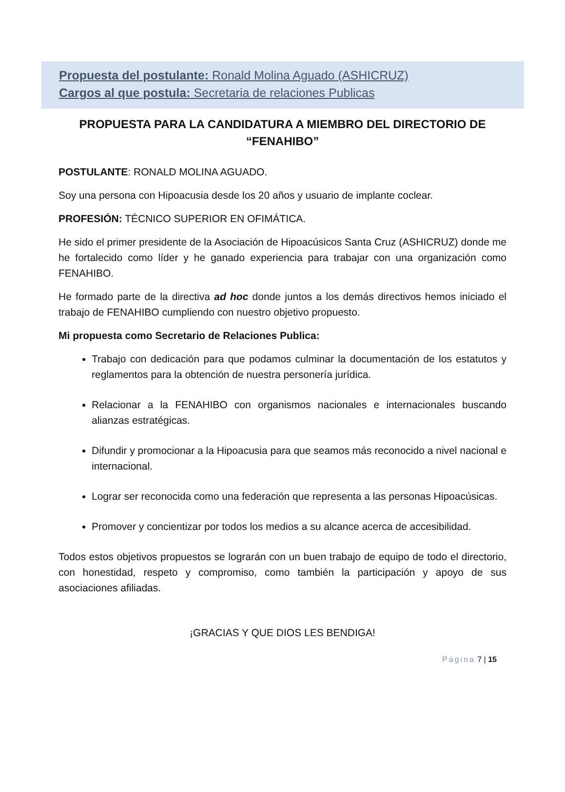Propuesta del postulante: Ronald Molina Aguado (ASHICRUZ)
Cargos al que postula: Secretaria de relaciones Publicas
PROPUESTA PARA LA CANDIDATURA A MIEMBRO DEL DIRECTORIO DE “FENAHIBO”
POSTULANTE: RONALD MOLINA AGUADO.
Soy una persona con Hipoacusia desde los 20 años y usuario de implante coclear.
PROFESIÓN: TÉCNICO SUPERIOR EN OFIMÁTICA.
He sido el primer presidente de la Asociación de Hipoacúsicos Santa Cruz (ASHICRUZ) donde me he fortalecido como líder y he ganado experiencia para trabajar con una organización como FENAHIBO.
He formado parte de la directiva ad hoc donde juntos a los demás directivos hemos iniciado el trabajo de FENAHIBO cumpliendo con nuestro objetivo propuesto.
Mi propuesta como Secretario de Relaciones Publica:
Trabajo con dedicación para que podamos culminar la documentación de los estatutos y reglamentos para la obtención de nuestra personería jurídica.
Relacionar a la FENAHIBO con organismos nacionales e internacionales buscando alianzas estratégicas.
Difundir y promocionar a la Hipoacusia para que seamos más reconocido a nivel nacional e internacional.
Lograr ser reconocida como una federación que representa a las personas Hipoacúsicas.
Promover y concientizar por todos los medios a su alcance acerca de accesibilidad.
Todos estos objetivos propuestos se lograrán con un buen trabajo de equipo de todo el directorio, con honestidad, respeto y compromiso, como también la participación y apoyo de sus asociaciones afiliadas.
¡GRACIAS Y QUE DIOS LES BENDIGA!
Página 7 | 15